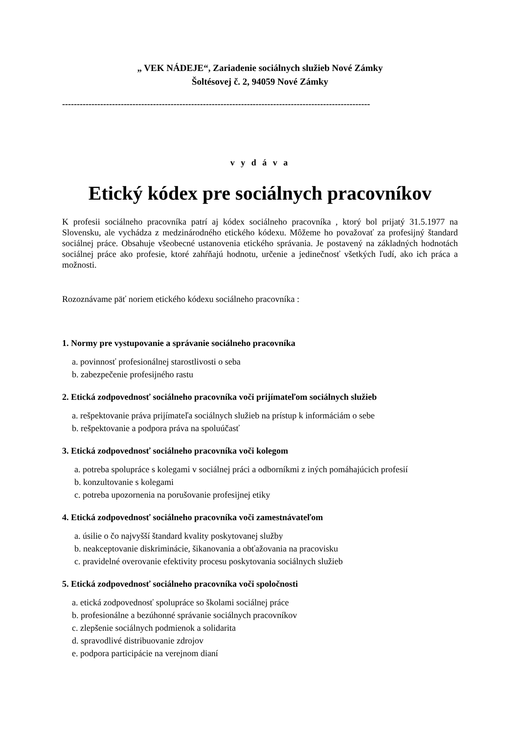„ VEK NÁDEJE“, Zariadenie sociálnych služieb Nové Zámky
Šoltésovej č. 2, 94059 Nové Zámky
---------------------------------------------------------------------------------------------------------
v y d á v a
Etický kódex pre sociálnych pracovníkov
K profesii sociálneho pracovníka patrí aj kódex sociálneho pracovníka , ktorý bol prijatý 31.5.1977 na Slovensku, ale vychádza z medzinárodného etického kódexu. Môžeme ho považovať za profesijný štandard sociálnej práce. Obsahuje všeobecné ustanovenia etického správania. Je postavený na základných hodnotách sociálnej práce ako profesie, ktoré zahŕňajú hodnotu, určenie a jedinečnosť všetkých ľudí, ako ich práca a možnosti.
Rozoznávame päť noriem etického kódexu sociálneho pracovníka :
1. Normy pre vystupovanie a správanie sociálneho pracovníka
a. povinnosť profesionálnej starostlivosti o seba
b. zabezpečenie profesijného rastu
2. Etická zodpovednosť sociálneho pracovníka voči prijímateľom sociálnych služieb
a. rešpektovanie práva prijímateľa sociálnych služieb na prístup k informáciám o sebe
b. rešpektovanie a podpora práva na spoluúčasť
3. Etická zodpovednosť sociálneho pracovníka voči kolegom
a. potreba spolupráce s kolegami v sociálnej práci a odborníkmi z iných pomáhajúcich profesií
b. konzultovanie s kolegami
c. potreba upozornenia na porušovanie profesijnej etiky
4. Etická zodpovednosť sociálneho pracovníka voči zamestnávateľom
a. úsilie o čo najvyšší štandard kvality poskytovanej služby
b. neakceptovanie diskriminácie, šikanovania a obťažovania na pracovisku
c. pravidelné overovanie efektivity procesu poskytovania sociálnych služieb
5. Etická zodpovednosť sociálneho pracovníka voči spoločnosti
a. etická zodpovednosť spolupráce so školami sociálnej práce
b. profesionálne a bezúhonné správanie sociálnych pracovníkov
c. zlepšenie sociálnych podmienok a solidarita
d. spravodlivé distribuovanie zdrojov
e. podpora participácie na verejnom dianí